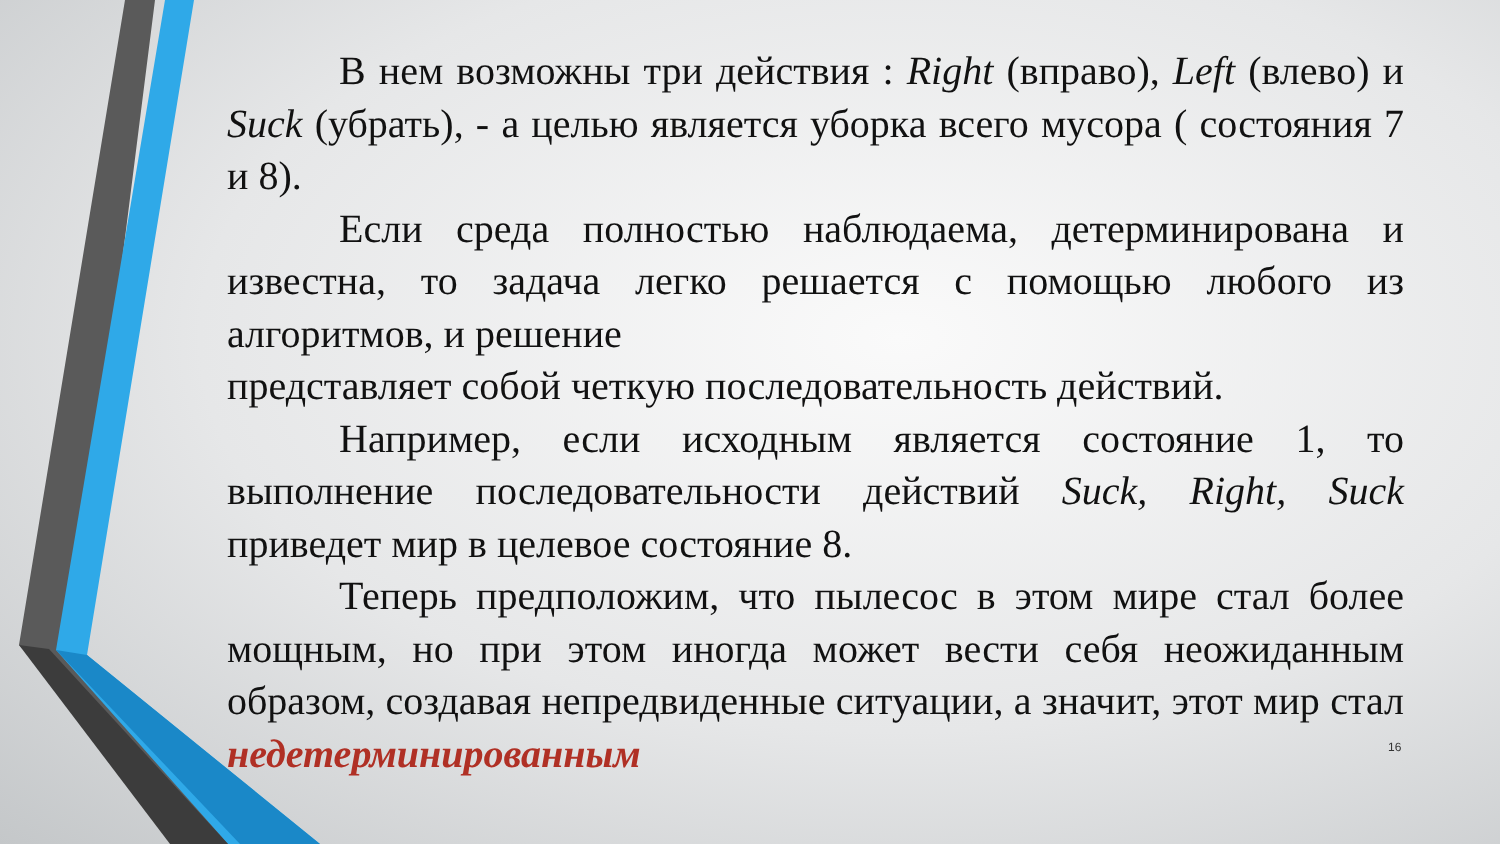В нем возможны три действия : Right (вправо), Left (влево) и Suck (убрать), - а целью является уборка всего мусора ( состояния 7 и 8).
Если среда полностью наблюдаема, детерминирована и известна, то задача легко решается с помощью любого из алгоритмов, и решение
представляет собой четкую последовательность действий.
Например, если исходным является состояние 1, то выполнение последовательности действий Suck, Right, Suck приведет мир в целевое состояние 8.
Теперь предположим, что пылесос в этом мире стал более мощным, но при этом иногда может вести себя неожиданным образом, создавая непредвиденные ситуации, а значит, этот мир стал недетерминированным
16